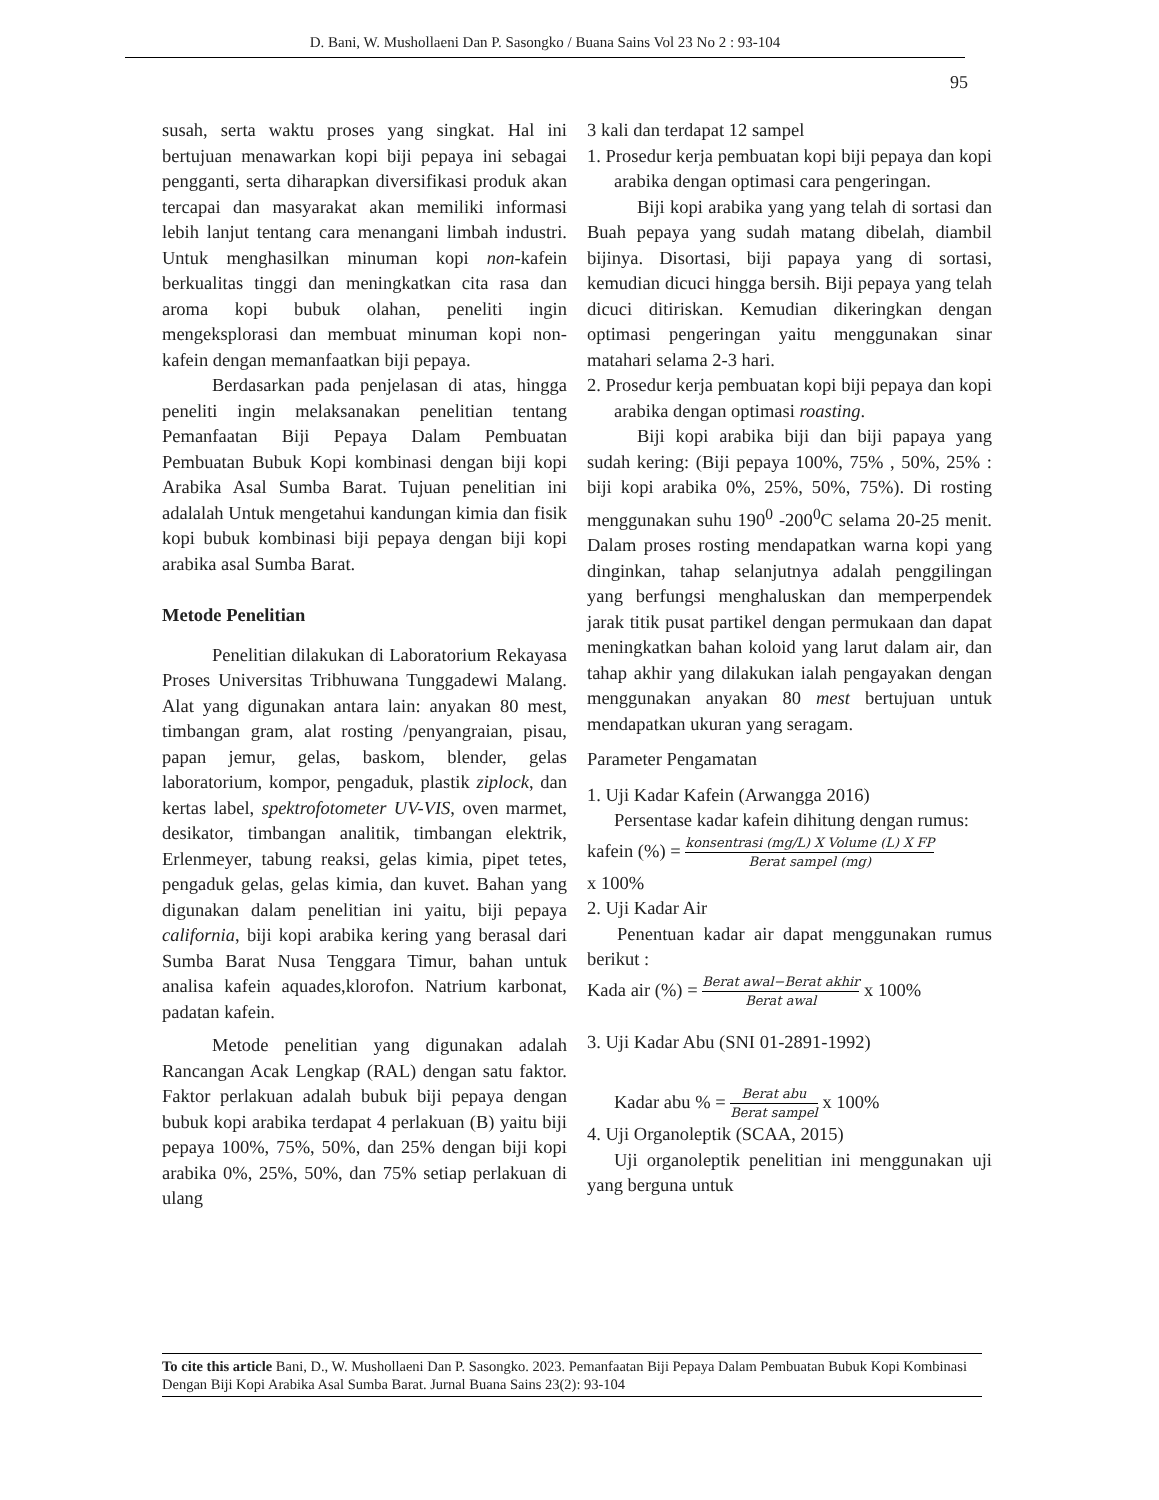D. Bani, W. Mushollaeni Dan P. Sasongko / Buana Sains Vol 23 No 2 : 93-104
95
susah, serta waktu proses yang singkat. Hal ini bertujuan menawarkan kopi biji pepaya ini sebagai pengganti, serta diharapkan diversifikasi produk akan tercapai dan masyarakat akan memiliki informasi lebih lanjut tentang cara menangani limbah industri. Untuk menghasilkan minuman kopi non-kafein berkualitas tinggi dan meningkatkan cita rasa dan aroma kopi bubuk olahan, peneliti ingin mengeksplorasi dan membuat minuman kopi non-kafein dengan memanfaatkan biji pepaya.
Berdasarkan pada penjelasan di atas, hingga peneliti ingin melaksanakan penelitian tentang Pemanfaatan Biji Pepaya Dalam Pembuatan Pembuatan Bubuk Kopi kombinasi dengan biji kopi Arabika Asal Sumba Barat. Tujuan penelitian ini adalalah Untuk mengetahui kandungan kimia dan fisik kopi bubuk kombinasi biji pepaya dengan biji kopi arabika asal Sumba Barat.
Metode Penelitian
Penelitian dilakukan di Laboratorium Rekayasa Proses Universitas Tribhuwana Tunggadewi Malang. Alat yang digunakan antara lain: anyakan 80 mest, timbangan gram, alat rosting /penyangraian, pisau, papan jemur, gelas, baskom, blender, gelas laboratorium, kompor, pengaduk, plastik ziplock, dan kertas label, spektrofotometer UV-VIS, oven marmet, desikator, timbangan analitik, timbangan elektrik, Erlenmeyer, tabung reaksi, gelas kimia, pipet tetes, pengaduk gelas, gelas kimia, dan kuvet. Bahan yang digunakan dalam penelitian ini yaitu, biji pepaya california, biji kopi arabika kering yang berasal dari Sumba Barat Nusa Tenggara Timur, bahan untuk analisa kafein aquades,klorofon. Natrium karbonat, padatan kafein.
Metode penelitian yang digunakan adalah Rancangan Acak Lengkap (RAL) dengan satu faktor. Faktor perlakuan adalah bubuk biji pepaya dengan bubuk kopi arabika terdapat 4 perlakuan (B) yaitu biji pepaya 100%, 75%, 50%, dan 25% dengan biji kopi arabika 0%, 25%, 50%, dan 75% setiap perlakuan di ulang
3 kali dan terdapat 12 sampel
1. Prosedur kerja pembuatan kopi biji pepaya dan kopi arabika dengan optimasi cara pengeringan.
Biji kopi arabika yang yang telah di sortasi dan Buah pepaya yang sudah matang dibelah, diambil bijinya. Disortasi, biji papaya yang di sortasi, kemudian dicuci hingga bersih. Biji pepaya yang telah dicuci ditiriskan. Kemudian dikeringkan dengan optimasi pengeringan yaitu menggunakan sinar matahari selama 2-3 hari.
2. Prosedur kerja pembuatan kopi biji pepaya dan kopi arabika dengan optimasi roasting.
Biji kopi arabika biji dan biji papaya yang sudah kering: (Biji pepaya 100%, 75% , 50%, 25% : biji kopi arabika 0%, 25%, 50%, 75%). Di rosting menggunakan suhu 190<sup>0</sup> -200<sup>0</sup>C selama 20-25 menit. Dalam proses rosting mendapatkan warna kopi yang dinginkan, tahap selanjutnya adalah penggilingan yang berfungsi menghaluskan dan memperpendek jarak titik pusat partikel dengan permukaan dan dapat meningkatkan bahan koloid yang larut dalam air, dan tahap akhir yang dilakukan ialah pengayakan dengan menggunakan anyakan 80 mest bertujuan untuk mendapatkan ukuran yang seragam.
Parameter Pengamatan
1. Uji Kadar Kafein (Arwangga 2016)
Persentase kadar kafein dihitung dengan rumus:
kafein (%) = konsentrasi (mg/L) X Volume (L) X FP Berat sampel (mg)
x 100%
2. Uji Kadar Air
Penentuan kadar air dapat menggunakan rumus berikut :
Kada air (%) = Berat awal−Berat akhir Berat awal x 100%
3. Uji Kadar Abu (SNI 01-2891-1992)
Kadar abu % = Berat abu Berat sampel x 100%
4. Uji Organoleptik (SCAA, 2015)
Uji organoleptik penelitian ini menggunakan uji yang berguna untuk
To cite this article Bani, D., W. Mushollaeni Dan P. Sasongko. 2023. Pemanfaatan Biji Pepaya Dalam Pembuatan Bubuk Kopi Kombinasi Dengan Biji Kopi Arabika Asal Sumba Barat. Jurnal Buana Sains 23(2): 93-104